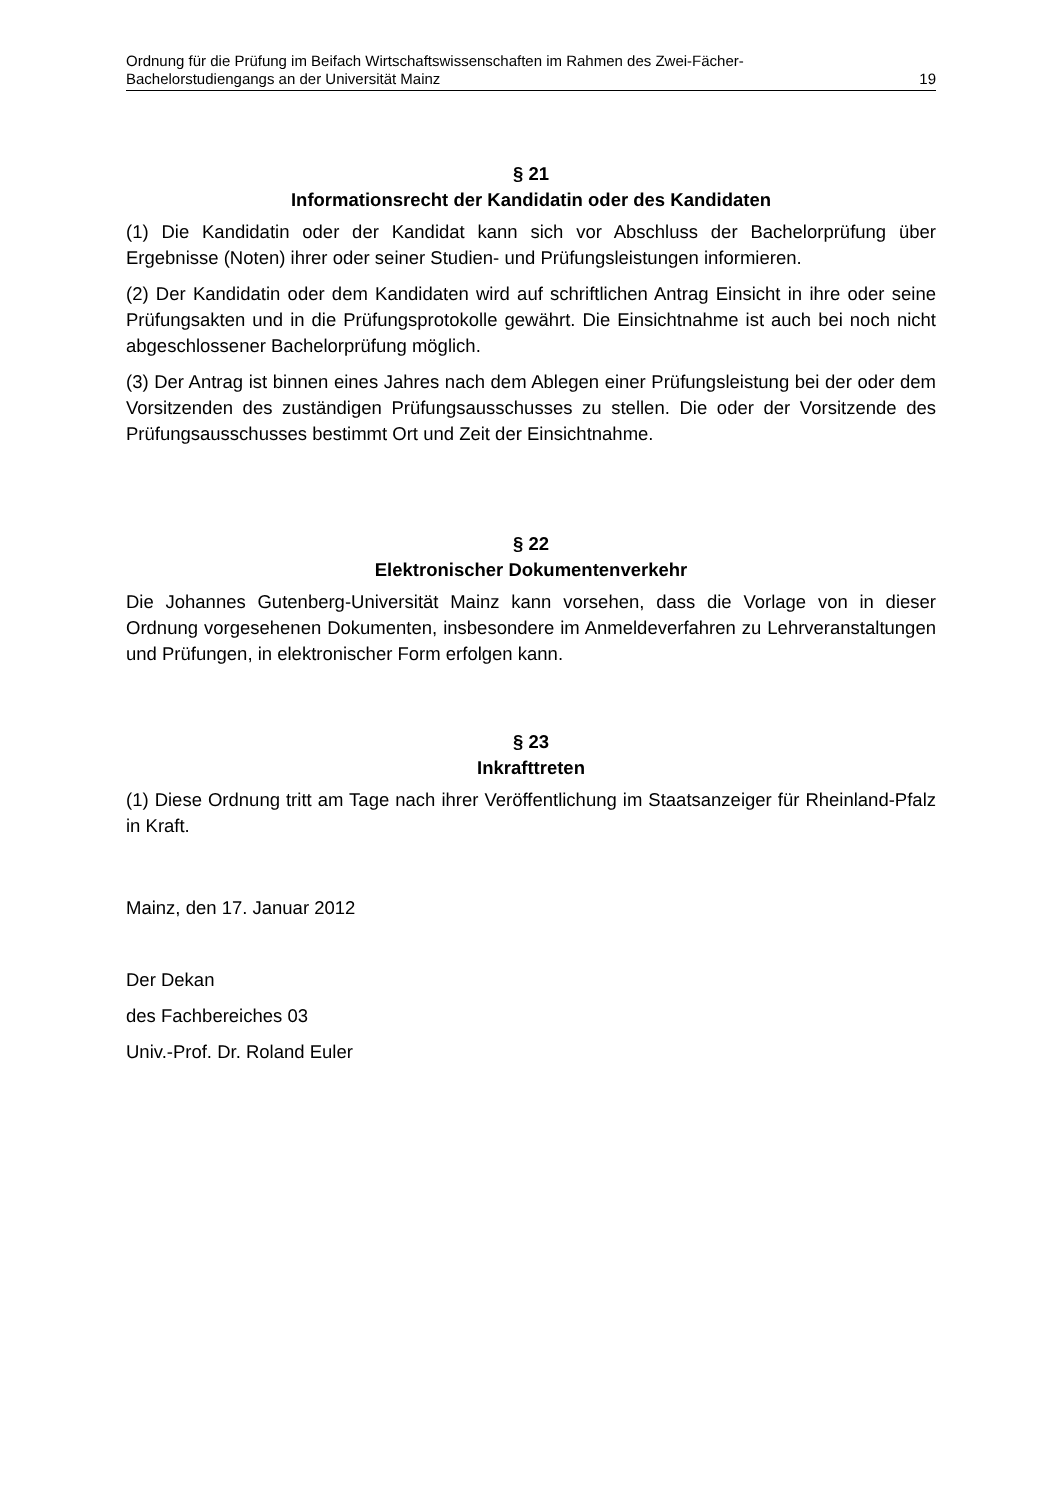Ordnung für die Prüfung im Beifach Wirtschaftswissenschaften im Rahmen des Zwei-Fächer-
Bachelorstudiengangs an der Universität Mainz 19
§ 21
Informationsrecht der Kandidatin oder des Kandidaten
(1) Die Kandidatin oder der Kandidat kann sich vor Abschluss der Bachelorprüfung über Ergebnisse (Noten) ihrer oder seiner Studien- und Prüfungsleistungen informieren.
(2) Der Kandidatin oder dem Kandidaten wird auf schriftlichen Antrag Einsicht in ihre oder seine Prüfungsakten und in die Prüfungsprotokolle gewährt. Die Einsichtnahme ist auch bei noch nicht abgeschlossener Bachelorprüfung möglich.
(3) Der Antrag ist binnen eines Jahres nach dem Ablegen einer Prüfungsleistung bei der oder dem Vorsitzenden des zuständigen Prüfungsausschusses zu stellen. Die oder der Vorsitzende des Prüfungsausschusses bestimmt Ort und Zeit der Einsichtnahme.
§ 22
Elektronischer Dokumentenverkehr
Die Johannes Gutenberg-Universität Mainz kann vorsehen, dass die Vorlage von in dieser Ordnung vorgesehenen Dokumenten, insbesondere im Anmeldeverfahren zu Lehrveranstaltungen und Prüfungen, in elektronischer Form erfolgen kann.
§ 23
Inkrafttreten
(1) Diese Ordnung tritt am Tage nach ihrer Veröffentlichung im Staatsanzeiger für Rheinland-Pfalz in Kraft.
Mainz, den 17. Januar 2012
Der Dekan
des Fachbereiches 03
Univ.-Prof. Dr. Roland Euler